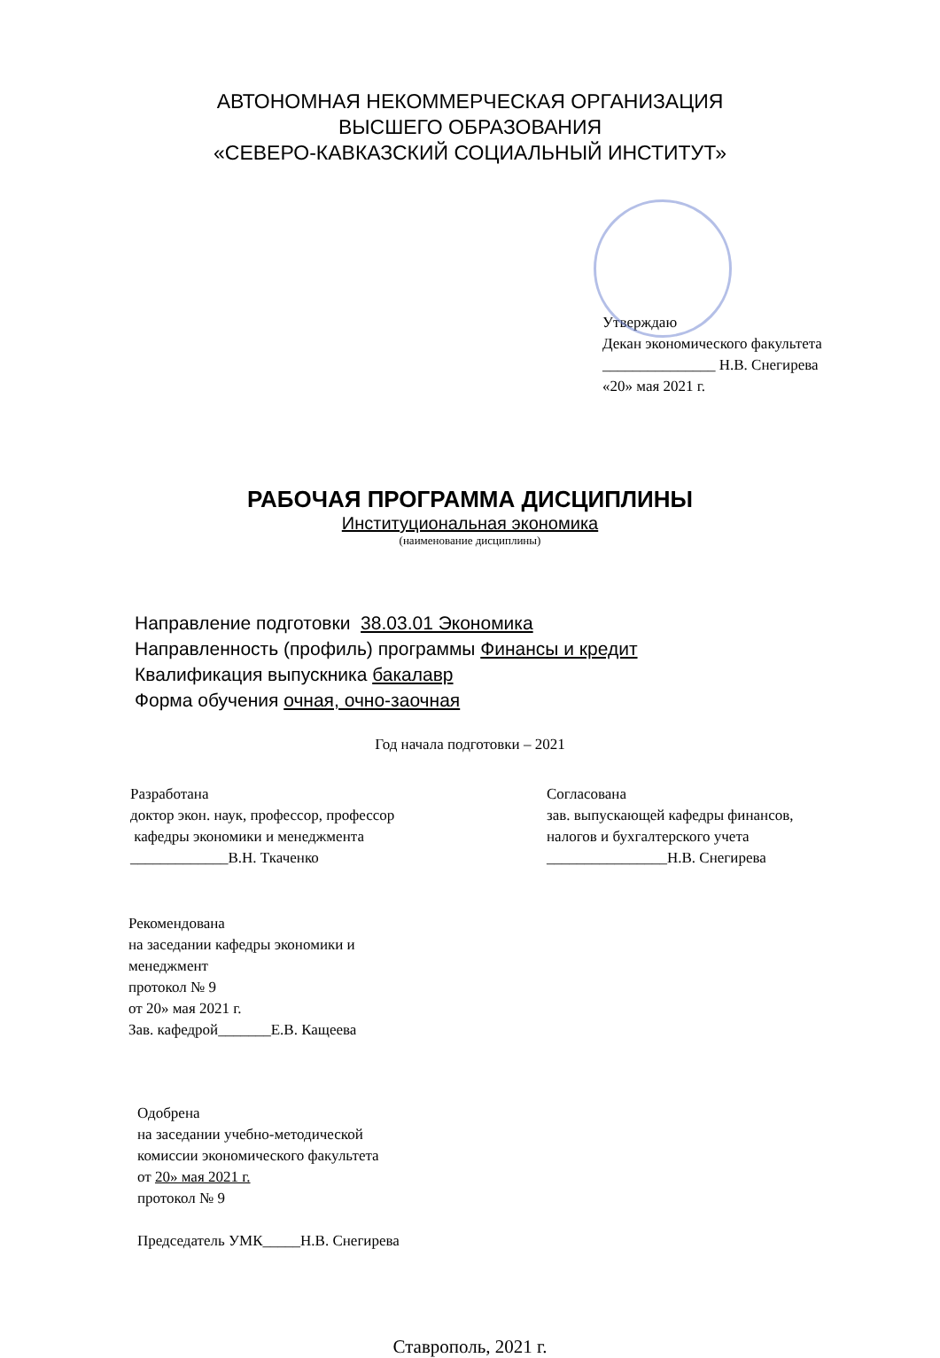АВТОНОМНАЯ НЕКОММЕРЧЕСКАЯ ОРГАНИЗАЦИЯ
ВЫСШЕГО ОБРАЗОВАНИЯ
«СЕВЕРО-КАВКАЗСКИЙ СОЦИАЛЬНЫЙ ИНСТИТУТ»
Утверждаю
Декан экономического факультета
_______________ Н.В. Снегирева
«20» мая 2021 г.
РАБОЧАЯ ПРОГРАММА ДИСЦИПЛИНЫ
Институциональная экономика
(наименование дисциплины)
Направление подготовки 38.03.01 Экономика
Направленность (профиль) программы Финансы и кредит
Квалификация выпускника бакалавр
Форма обучения очная, очно-заочная
Год начала подготовки – 2021
Разработана
доктор экон. наук, профессор, профессор
кафедры экономики и менеджмента
_____________В.Н. Ткаченко
Согласована
зав. выпускающей кафедры финансов,
налогов и бухгалтерского учета
________________Н.В. Снегирева
Рекомендована
на заседании кафедры экономики и
менеджмент
протокол № 9
от 20» мая 2021 г.
Зав. кафедрой_______Е.В. Кащеева
Одобрена
на заседании учебно-методической
комиссии экономического факультета
от 20» мая 2021 г.
протокол № 9
Председатель УМК_____Н.В. Снегирева
Ставрополь, 2021 г.